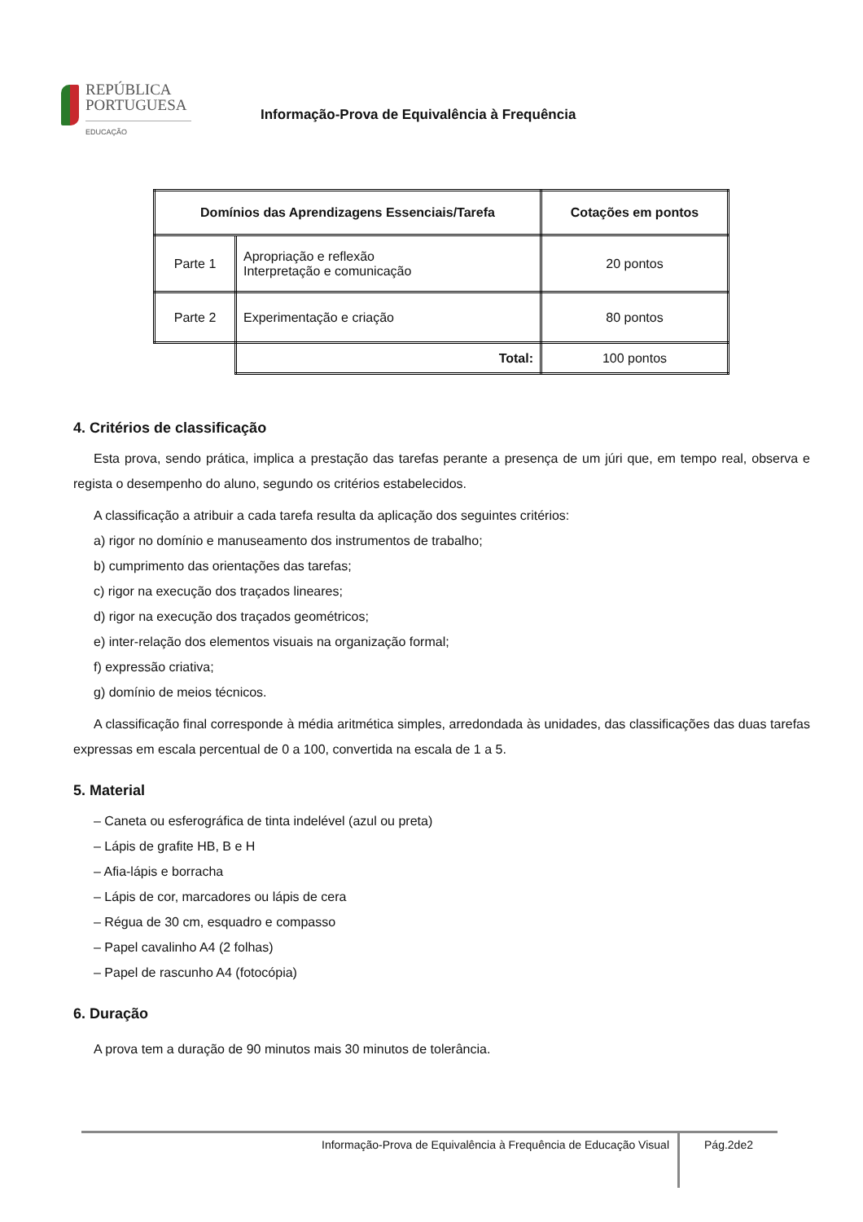REPÚBLICA
PORTUGUESA
EDUCAÇÃO
Informação-Prova de Equivalência à Frequência
| Domínios das Aprendizagens Essenciais/Tarefa | | Cotações em pontos |
| --- | --- | --- |
| Parte 1 | Apropriação e reflexão Interpretação e comunicação | 20 pontos |
| Parte 2 | Experimentação e criação | 80 pontos |
| | Total: | 100 pontos |
4. Critérios de classificação
Esta prova, sendo prática, implica a prestação das tarefas perante a presença de um júri que, em tempo real, observa e regista o desempenho do aluno, segundo os critérios estabelecidos.
A classificação a atribuir a cada tarefa resulta da aplicação dos seguintes critérios:
a) rigor no domínio e manuseamento dos instrumentos de trabalho;
b) cumprimento das orientações das tarefas;
c) rigor na execução dos traçados lineares;
d) rigor na execução dos traçados geométricos;
e) inter-relação dos elementos visuais na organização formal;
f) expressão criativa;
g) domínio de meios técnicos.
A classificação final corresponde à média aritmética simples, arredondada às unidades, das classificações das duas tarefas expressas em escala percentual de 0 a 100, convertida na escala de 1 a 5.
5. Material
– Caneta ou esferográfica de tinta indelével (azul ou preta)
– Lápis de grafite HB, B e H
– Afia-lápis e borracha
– Lápis de cor, marcadores ou lápis de cera
– Régua de 30 cm, esquadro e compasso
– Papel cavalinho A4 (2 folhas)
– Papel de rascunho A4 (fotocópia)
6. Duração
A prova tem a duração de 90 minutos mais 30 minutos de tolerância.
Informação-Prova de Equivalência à Frequência de Educação Visual Pág.2de2